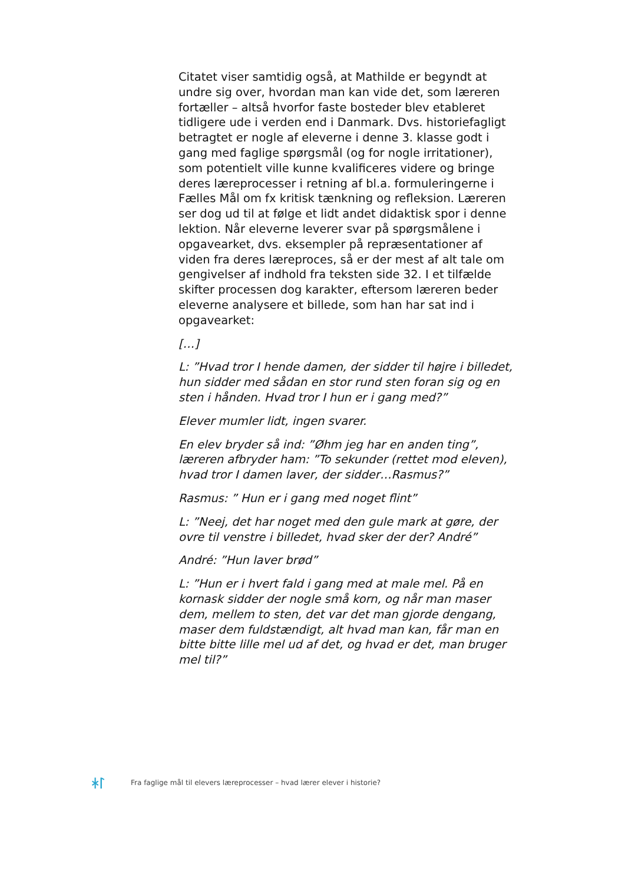Citatet viser samtidig også, at Mathilde er begyndt at undre sig over, hvordan man kan vide det, som læreren fortæller – altså hvorfor faste bosteder blev etableret tidligere ude i verden end i Danmark. Dvs. historiefagligt betragtet er nogle af eleverne i denne 3. klasse godt i gang med faglige spørgsmål (og for nogle irritationer), som potentielt ville kunne kvalificeres videre og bringe deres læreprocesser i retning af bl.a. formuleringerne i Fælles Mål om fx kritisk tænkning og refleksion. Læreren ser dog ud til at følge et lidt andet didaktisk spor i denne lektion. Når eleverne leverer svar på spørgsmålene i opgavearket, dvs. eksempler på repræsentationer af viden fra deres læreproces, så er der mest af alt tale om gengivelser af indhold fra teksten side 32. I et tilfælde skifter processen dog karakter, eftersom læreren beder eleverne analysere et billede, som han har sat ind i opgavearket:
[…]
L: ”Hvad tror I hende damen, der sidder til højre i billedet, hun sidder med sådan en stor rund sten foran sig og en sten i hånden. Hvad tror I hun er i gang med?”
Elever mumler lidt, ingen svarer.
En elev bryder så ind: ”Øhm jeg har en anden ting”, læreren afbryder ham: ”To sekunder (rettet mod eleven), hvad tror I damen laver, der sidder…Rasmus?”
Rasmus: ” Hun er i gang med noget flint”
L: ”Neej, det har noget med den gule mark at gøre, der ovre til venstre i billedet, hvad sker der der? André”
André: ”Hun laver brød”
L: ”Hun er i hvert fald i gang med at male mel. På en kornask sidder der nogle små korn, og når man maser dem, mellem to sten, det var det man gjorde dengang, maser dem fuldstændigt, alt hvad man kan, får man en bitte bitte lille mel ud af det, og hvad er det, man bruger mel til?”
ᚼᛚ Fra faglige mål til elevers læreprocesser – hvad lærer elever i historie?